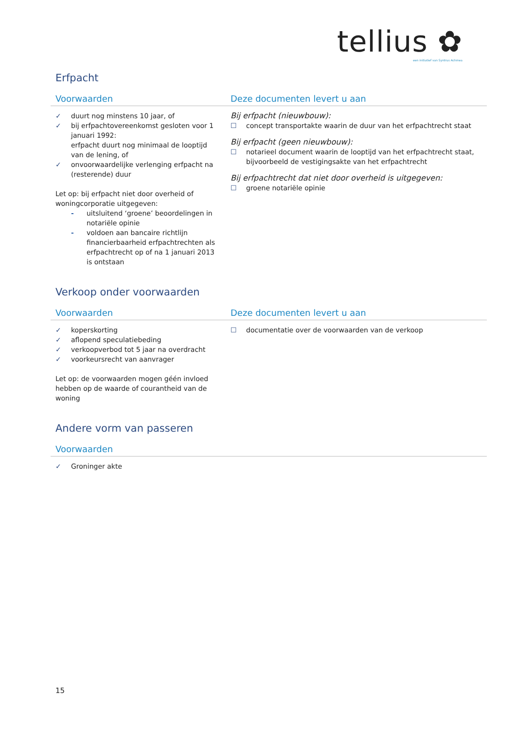tellius ✿
een initiatief van Syntrus Achmea
Erfpacht
| Voorwaarden | Deze documenten levert u aan |
| --- | --- |
| ✓ duurt nog minstens 10 jaar, of ✓ bij erfpachtovereenkomst gesloten voor 1 januari 1992: erfpacht duurt nog minimaal de looptijd van de lening, of ✓ onvoorwaardelijke verlenging erfpacht na (resterende) duur Let op: bij erfpacht niet door overheid of woningcorporatie uitgegeven: - uitsluitend ‘groene’ beoordelingen in notariële opinie - voldoen aan bancaire richtlijn financierbaarheid erfpachtrechten als erfpachtrecht op of na 1 januari 2013 is ontstaan | Bij erfpacht (nieuwbouw): ☐ concept transportakte waarin de duur van het erfpachtrecht staat Bij erfpacht (geen nieuwbouw): ☐ notarieel document waarin de looptijd van het erfpachtrecht staat, bijvoorbeeld de vestigingsakte van het erfpachtrecht Bij erfpachtrecht dat niet door overheid is uitgegeven: ☐ groene notariële opinie |
Verkoop onder voorwaarden
| Voorwaarden | Deze documenten levert u aan |
| --- | --- |
| ✓ koperskorting ✓ aflopend speculatiebeding ✓ verkoopverbod tot 5 jaar na overdracht ✓ voorkeursrecht van aanvrager Let op: de voorwaarden mogen géén invloed hebben op de waarde of courantheid van de woning | ☐ documentatie over de voorwaarden van de verkoop |
Andere vorm van passeren
| Voorwaarden |
| --- |
| ✓ Groninger akte |
15